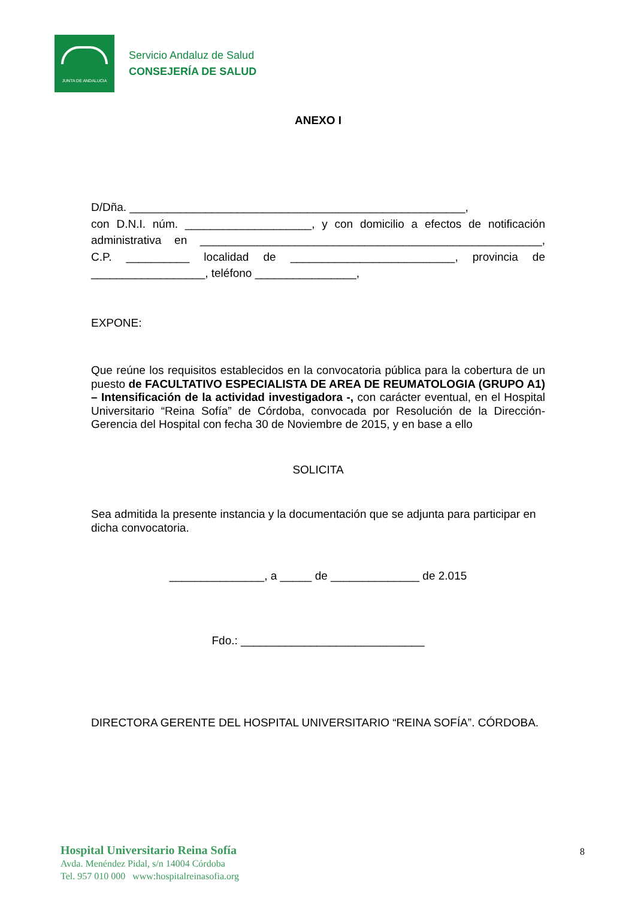JUNTA DE ANDALUCIA
Servicio Andaluz de Salud
CONSEJERÍA DE SALUD
ANEXO I
D/Dña. _____________________________________________________,
con D.N.I. núm. ____________________, y con domicilio a efectos de notificación administrativa en ______________________________________________________, C.P. __________ localidad de __________________________, provincia de __________________, teléfono ________________,
EXPONE:
Que reúne los requisitos establecidos en la convocatoria pública para la cobertura de un puesto de FACULTATIVO ESPECIALISTA DE AREA DE REUMATOLOGIA (GRUPO A1) – Intensificación de la actividad investigadora -, con carácter eventual, en el Hospital Universitario “Reina Sofía” de Córdoba, convocada por Resolución de la Dirección- Gerencia del Hospital con fecha 30 de Noviembre de 2015, y en base a ello
SOLICITA
Sea admitida la presente instancia y la documentación que se adjunta para participar en dicha convocatoria.
_______________, a _____ de ______________ de 2.015
Fdo.: _____________________________
DIRECTORA GERENTE DEL HOSPITAL UNIVERSITARIO “REINA SOFÍA”. CÓRDOBA.
Hospital Universitario Reina Sofía
Avda. Menéndez Pidal, s/n 14004 Córdoba
Tel. 957 010 000 www:hospitalreinasofia.org
8